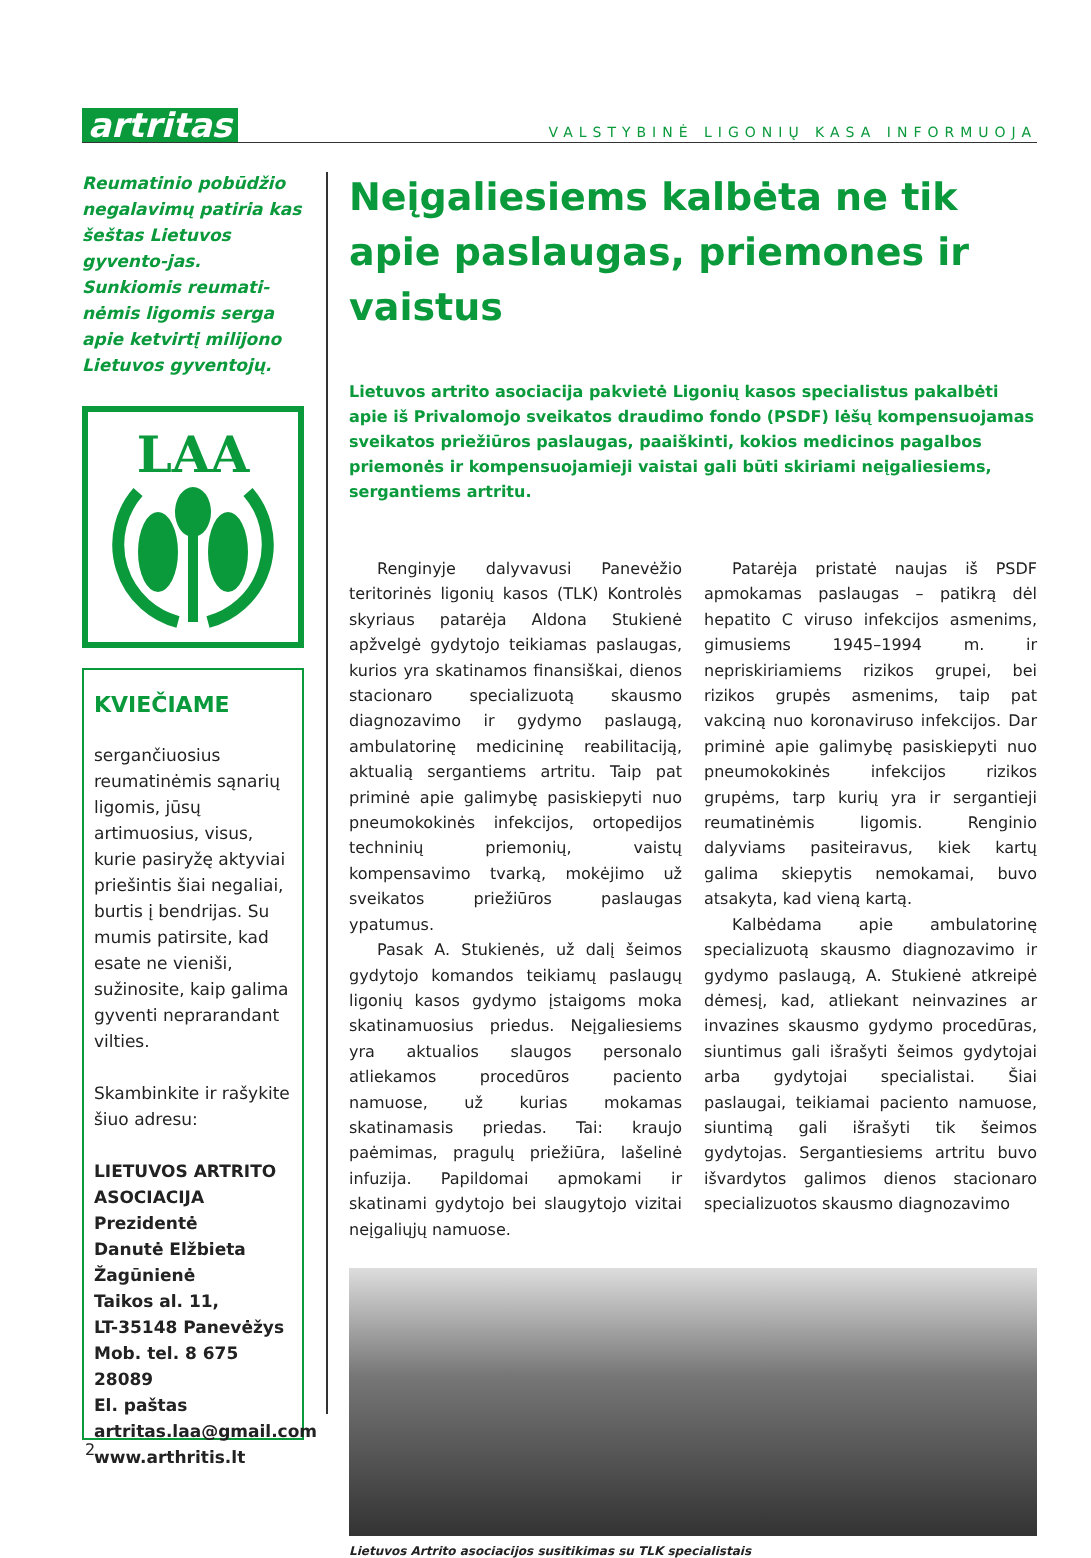artritas
VALSTYBINĖ LIGONIŲ KASA INFORMUOJA
Reumatinio pobūdžio negalavimų patiria kas šeštas Lietuvos gyvento-jas. Sunkiomis reumati-nėmis ligomis serga apie ketvirtį milijono Lietuvos gyventojų.
LAA
KVIEČIAME
sergančiuosius reumatinėmis sąnarių ligomis, jūsų artimuosius, visus, kurie pasiryžę aktyviai priešintis šiai negaliai, burtis į bendrijas. Su mumis patirsite, kad esate ne vieniši, sužinosite, kaip galima gyventi neprarandant vilties.
Skambinkite ir rašykite šiuo adresu:
LIETUVOS ARTRITO ASOCIACIJA
Prezidentė
Danutė Elžbieta Žagūnienė
Taikos al. 11,
LT-35148 Panevėžys
Mob. tel. 8 675 28089
El. paštas
artritas.laa@gmail.com
www.arthritis.lt
Neįgaliesiems kalbėta ne tik apie paslaugas, priemones ir vaistus
Lietuvos artrito asociacija pakvietė Ligonių kasos specialistus pakalbėti apie iš Privalomojo sveikatos draudimo fondo (PSDF) lėšų kompensuojamas sveikatos priežiūros paslaugas, paaiškinti, kokios medicinos pagalbos priemonės ir kompensuojamieji vaistai gali būti skiriami neįgaliesiems, sergantiems artritu.
Renginyje dalyvavusi Panevėžio teritorinės ligonių kasos (TLK) Kontrolės skyriaus patarėja Aldona Stukienė apžvelgė gydytojo teikiamas paslaugas, kurios yra skatinamos finansiškai, dienos stacionaro specializuotą skausmo diagnozavimo ir gydymo paslaugą, ambulatorinę medicininę reabilitaciją, aktualią sergantiems artritu. Taip pat priminė apie galimybę pasiskiepyti nuo pneumokokinės infekcijos, ortopedijos techninių priemonių, vaistų kompensavimo tvarką, mokėjimo už sveikatos priežiūros paslaugas ypatumus.
Pasak A. Stukienės, už dalį šeimos gydytojo komandos teikiamų paslaugų ligonių kasos gydymo įstaigoms moka skatinamuosius priedus. Neįgaliesiems yra aktualios slaugos personalo atliekamos procedūros paciento namuose, už kurias mokamas skatinamasis priedas. Tai: kraujo paėmimas, pragulų priežiūra, lašelinė infuzija. Papildomai apmokami ir skatinami gydytojo bei slaugytojo vizitai neįgaliųjų namuose.
Patarėja pristatė naujas iš PSDF apmokamas paslaugas – patikrą dėl hepatito C viruso infekcijos asmenims, gimusiems 1945–1994 m. ir nepriskiriamiems rizikos grupei, bei rizikos grupės asmenims, taip pat vakciną nuo koronaviruso infekcijos. Dar priminė apie galimybę pasiskiepyti nuo pneumokokinės infekcijos rizikos grupėms, tarp kurių yra ir sergantieji reumatinėmis ligomis. Renginio dalyviams pasiteiravus, kiek kartų galima skiepytis nemokamai, buvo atsakyta, kad vieną kartą.
Kalbėdama apie ambulatorinę specializuotą skausmo diagnozavimo ir gydymo paslaugą, A. Stukienė atkreipė dėmesį, kad, atliekant neinvazines ar invazines skausmo gydymo procedūras, siuntimus gali išrašyti šeimos gydytojai arba gydytojai specialistai. Šiai paslaugai, teikiamai paciento namuose, siuntimą gali išrašyti tik šeimos gydytojas. Sergantiesiems artritu buvo išvardytos galimos dienos stacionaro specializuotos skausmo diagnozavimo
Lietuvos Artrito asociacijos susitikimas su TLK specialistais
2